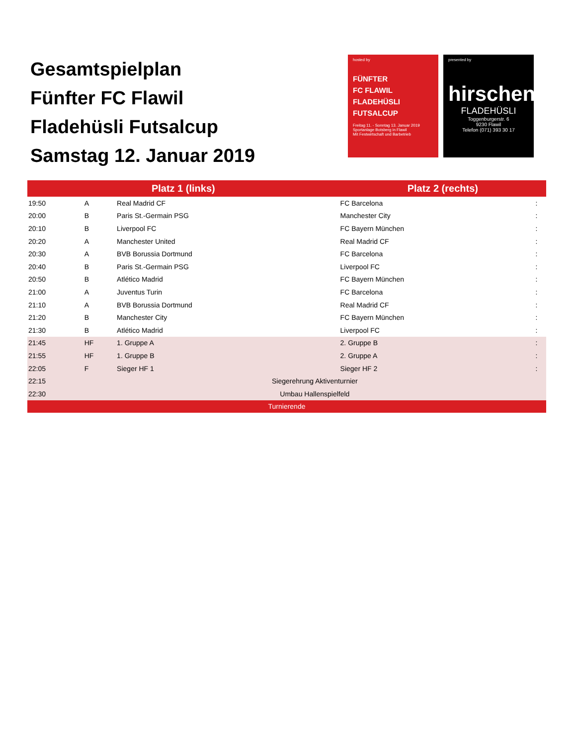Gesamtspielplan
Fünfter FC Flawil
Fladehüsli Futsalcup
Samstag 12. Januar 2019
hosted by
FÜNFTER
FC FLAWIL
FLADEHÜSLI
FUTSALCUP
Freitag 11. - Sonntag 13. Januar 2019
Sportanlage Botsberg in Flawil
Mit Festwirtschaft und Barbetrieb
presented by
hirschen
FLADEHÜSLI
Toggenburgerstr. 6
9230 Flawil
Telefon (071) 393 30 17
| Platz 1 (links) | | | Platz 2 (rechts) | |
| --- | --- | --- | --- | --- |
| 19:50 | A | Real Madrid CF | FC Barcelona | : |
| 20:00 | B | Paris St.-Germain PSG | Manchester City | : |
| 20:10 | B | Liverpool FC | FC Bayern München | : |
| 20:20 | A | Manchester United | Real Madrid CF | : |
| 20:30 | A | BVB Borussia Dortmund | FC Barcelona | : |
| 20:40 | B | Paris St.-Germain PSG | Liverpool FC | : |
| 20:50 | B | Atlético Madrid | FC Bayern München | : |
| 21:00 | A | Juventus Turin | FC Barcelona | : |
| 21:10 | A | BVB Borussia Dortmund | Real Madrid CF | : |
| 21:20 | B | Manchester City | FC Bayern München | : |
| 21:30 | B | Atlético Madrid | Liverpool FC | : |
| 21:45 | HF | 1. Gruppe A | 2. Gruppe B | : |
| 21:55 | HF | 1. Gruppe B | 2. Gruppe A | : |
| 22:05 | F | Sieger HF 1 | Sieger HF 2 | : |
| 22:15 | Siegerehrung Aktiventurnier | | | |
| 22:30 | Umbau Hallenspielfeld | | | |
| Turnierende | | | | |